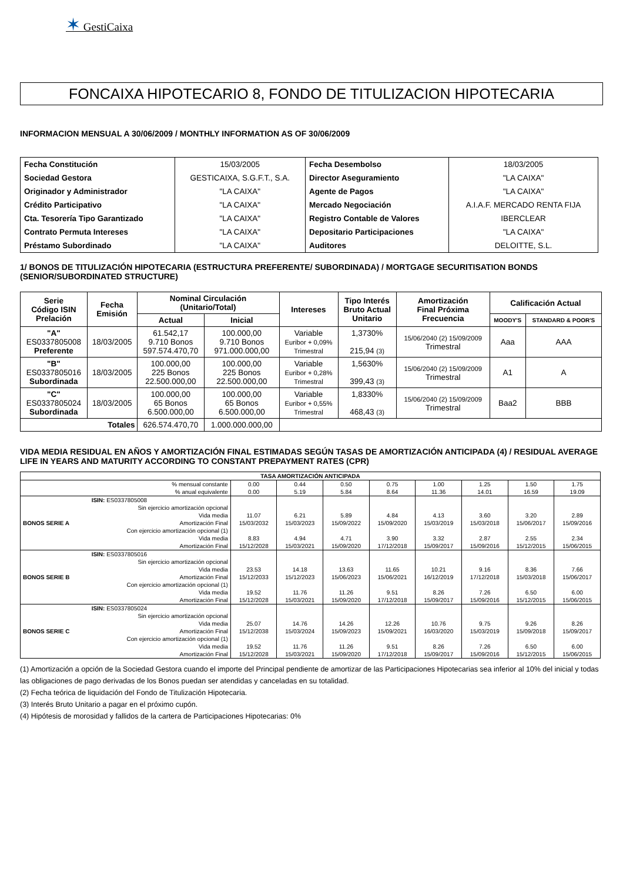✶ GestiCaixa
FONCAIXA HIPOTECARIO 8, FONDO DE TITULIZACION HIPOTECARIA
INFORMACION MENSUAL A 30/06/2009 / MONTHLY INFORMATION AS OF 30/06/2009
| Fecha Constitución | 15/03/2005 | Fecha Desembolso | 18/03/2005 |
| Sociedad Gestora | GESTICAIXA, S.G.F.T., S.A. | Director Aseguramiento | "LA CAIXA" |
| Originador y Administrador | "LA CAIXA" | Agente de Pagos | "LA CAIXA" |
| Crédito Participativo | "LA CAIXA" | Mercado Negociación | A.I.A.F. MERCADO RENTA FIJA |
| Cta. Tesorería Tipo Garantizado | "LA CAIXA" | Registro Contable de Valores | IBERCLEAR |
| Contrato Permuta Intereses | "LA CAIXA" | Depositario Participaciones | "LA CAIXA" |
| Préstamo Subordinado | "LA CAIXA" | Auditores | DELOITTE, S.L. |
1/ BONOS DE TITULIZACIÓN HIPOTECARIA (ESTRUCTURA PREFERENTE/ SUBORDINADA) / MORTGAGE SECURITISATION BONDS (SENIOR/SUBORDINATED STRUCTURE)
| Serie Código ISIN Prelación | Fecha Emisión | Nominal Circulación (Unitario/Total) | | Intereses | Tipo Interés Bruto Actual Unitario | Amortización Final Próxima Frecuencia | Calificación Actual | |
| --- | --- | --- | --- | --- | --- | --- | --- | --- |
| | | Actual | Inicial | | | | MOODY'S | STANDARD & POOR'S |
| "A" ES0337805008 Preferente | 18/03/2005 | 61.542,17 9.710 Bonos 597.574.470,70 | 100.000,00 9.710 Bonos 971.000.000,00 | Variable Euribor + 0,09% Trimestral | 1,3730% 215,94 (3) | 15/06/2040 (2) 15/09/2009 Trimestral | Aaa | AAA |
| "B" ES0337805016 Subordinada | 18/03/2005 | 100.000,00 225 Bonos 22.500.000,00 | 100.000,00 225 Bonos 22.500.000,00 | Variable Euribor + 0,28% Trimestral | 1,5630% 399,43 (3) | 15/06/2040 (2) 15/09/2009 Trimestral | A1 | A |
| "C" ES0337805024 Subordinada | 18/03/2005 | 100.000,00 65 Bonos 6.500.000,00 | 100.000,00 65 Bonos 6.500.000,00 | Variable Euribor + 0,55% Trimestral | 1,8330% 468,43 (3) | 15/06/2040 (2) 15/09/2009 Trimestral | Baa2 | BBB |
| Totales | | 626.574.470,70 | 1.000.000.000,00 | | | | | |
VIDA MEDIA RESIDUAL EN AÑOS Y AMORTIZACIÓN FINAL ESTIMADAS SEGÚN TASAS DE AMORTIZACIÓN ANTICIPADA (4) / RESIDUAL AVERAGE LIFE IN YEARS AND MATURITY ACCORDING TO CONSTANT PREPAYMENT RATES (CPR)
| TASA AMORTIZACIÓN ANTICIPADA | | | | | | | | | |
| % mensual constante % anual equivalente | | 0.00 0.00 | 0.44 5.19 | 0.50 5.84 | 0.75 8.64 | 1.00 11.36 | 1.25 14.01 | 1.50 16.59 | 1.75 19.09 |
| BONOS SERIE A | ISIN: ES0337805008 Sin ejercicio amortización opcional Vida media Amortización Final Con ejercicio amortización opcional (1) Vida media Amortización Final | 11.07 15/03/2032 8.83 15/12/2028 | 6.21 15/03/2023 4.94 15/03/2021 | 5.89 15/09/2022 4.71 15/09/2020 | 4.84 15/09/2020 3.90 17/12/2018 | 4.13 15/03/2019 3.32 15/09/2017 | 3.60 15/03/2018 2.87 15/09/2016 | 3.20 15/06/2017 2.55 15/12/2015 | 2.89 15/09/2016 2.34 15/06/2015 |
| BONOS SERIE B | ISIN: ES0337805016 Sin ejercicio amortización opcional Vida media Amortización Final Con ejercicio amortización opcional (1) Vida media Amortización Final | 23.53 15/12/2033 19.52 15/12/2028 | 14.18 15/12/2023 11.76 15/03/2021 | 13.63 15/06/2023 11.26 15/09/2020 | 11.65 15/06/2021 9.51 17/12/2018 | 10.21 16/12/2019 8.26 15/09/2017 | 9.16 17/12/2018 7.26 15/09/2016 | 8.36 15/03/2018 6.50 15/12/2015 | 7.66 15/06/2017 6.00 15/06/2015 |
| BONOS SERIE C | ISIN: ES0337805024 Sin ejercicio amortización opcional Vida media Amortización Final Con ejercicio amortización opcional (1) Vida media Amortización Final | 25.07 15/12/2038 19.52 15/12/2028 | 14.76 15/03/2024 11.76 15/03/2021 | 14.26 15/09/2023 11.26 15/09/2020 | 12.26 15/09/2021 9.51 17/12/2018 | 10.76 16/03/2020 8.26 15/09/2017 | 9.75 15/03/2019 7.26 15/09/2016 | 9.26 15/09/2018 6.50 15/12/2015 | 8.26 15/09/2017 6.00 15/06/2015 |
(1) Amortización a opción de la Sociedad Gestora cuando el importe del Principal pendiente de amortizar de las Participaciones Hipotecarias sea inferior al 10% del inicial y todas las obligaciones de pago derivadas de los Bonos puedan ser atendidas y canceladas en su totalidad.
(2) Fecha teórica de liquidación del Fondo de Titulización Hipotecaria.
(3) Interés Bruto Unitario a pagar en el próximo cupón.
(4) Hipótesis de morosidad y fallidos de la cartera de Participaciones Hipotecarias: 0%